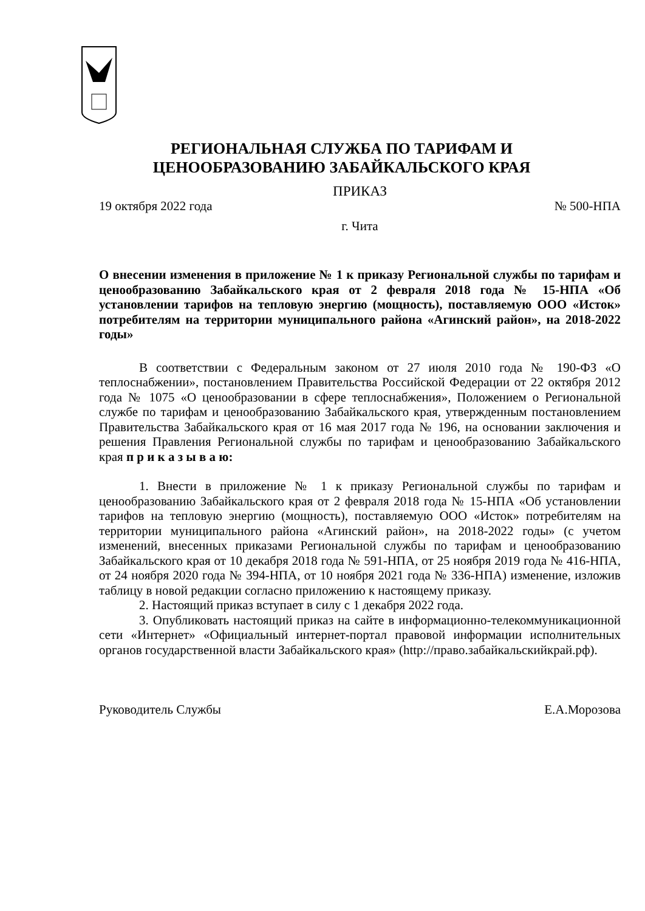РЕГИОНАЛЬНАЯ СЛУЖБА ПО ТАРИФАМ И
ЦЕНООБРАЗОВАНИЮ ЗАБАЙКАЛЬСКОГО КРАЯ
ПРИКАЗ
19 октября 2022 года № 500-НПА
г. Чита
О внесении изменения в приложение № 1 к приказу Региональной службы по тарифам и ценообразованию Забайкальского края от 2 февраля 2018 года № 15-НПА «Об установлении тарифов на тепловую энергию (мощность), поставляемую ООО «Исток» потребителям на территории муниципального района «Агинский район», на 2018-2022 годы»
В соответствии с Федеральным законом от 27 июля 2010 года № 190-ФЗ «О теплоснабжении», постановлением Правительства Российской Федерации от 22 октября 2012 года № 1075 «О ценообразовании в сфере теплоснабжения», Положением о Региональной службе по тарифам и ценообразованию Забайкальского края, утвержденным постановлением Правительства Забайкальского края от 16 мая 2017 года № 196, на основании заключения и решения Правления Региональной службы по тарифам и ценообразованию Забайкальского края п р и к а з ы в а ю:
1. Внести в приложение № 1 к приказу Региональной службы по тарифам и ценообразованию Забайкальского края от 2 февраля 2018 года № 15-НПА «Об установлении тарифов на тепловую энергию (мощность), поставляемую ООО «Исток» потребителям на территории муниципального района «Агинский район», на 2018-2022 годы» (с учетом изменений, внесенных приказами Региональной службы по тарифам и ценообразованию Забайкальского края от 10 декабря 2018 года № 591-НПА, от 25 ноября 2019 года № 416-НПА, от 24 ноября 2020 года № 394-НПА, от 10 ноября 2021 года № 336-НПА) изменение, изложив таблицу в новой редакции согласно приложению к настоящему приказу.
2. Настоящий приказ вступает в силу с 1 декабря 2022 года.
3. Опубликовать настоящий приказ на сайте в информационно-телекоммуникационной сети «Интернет» «Официальный интернет-портал правовой информации исполнительных органов государственной власти Забайкальского края» (http://право.забайкальскийкрай.рф).
Руководитель Службы Е.А.Морозова